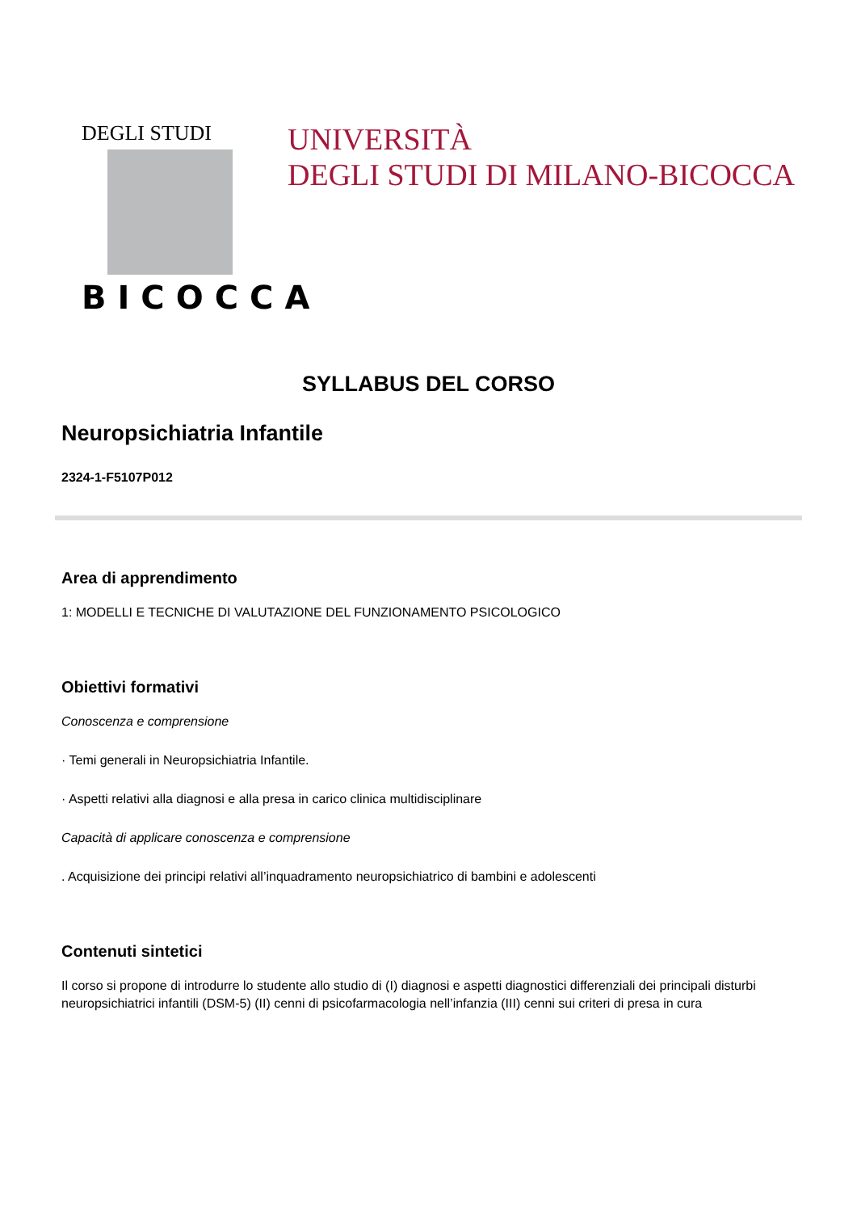DEGLI STUDI
BICOCCA
UNIVERSITÀ
DEGLI STUDI DI MILANO-BICOCCA
SYLLABUS DEL CORSO
Neuropsichiatria Infantile
2324-1-F5107P012
Area di apprendimento
1: MODELLI E TECNICHE DI VALUTAZIONE DEL FUNZIONAMENTO PSICOLOGICO
Obiettivi formativi
Conoscenza e comprensione
· Temi generali in Neuropsichiatria Infantile.
· Aspetti relativi alla diagnosi e alla presa in carico clinica multidisciplinare
Capacità di applicare conoscenza e comprensione
. Acquisizione dei principi relativi all’inquadramento neuropsichiatrico di bambini e adolescenti
Contenuti sintetici
Il corso si propone di introdurre lo studente allo studio di (I) diagnosi e aspetti diagnostici differenziali dei principali disturbi neuropsichiatrici infantili (DSM-5) (II) cenni di psicofarmacologia nell’infanzia (III) cenni sui criteri di presa in cura